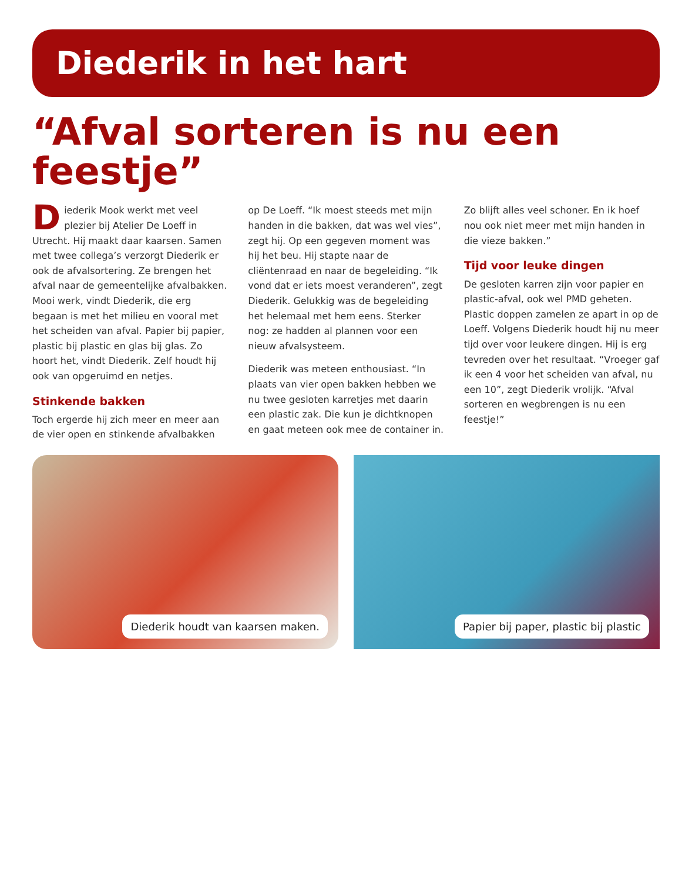Diederik in het hart
“Afval sorteren is nu een feestje”
Diederik Mook werkt met veel plezier bij Atelier De Loeff in Utrecht. Hij maakt daar kaarsen. Samen met twee collega’s verzorgt Diederik er ook de afvalsortering. Ze brengen het afval naar de gemeentelijke afvalbakken. Mooi werk, vindt Diederik, die erg begaan is met het milieu en vooral met het scheiden van afval. Papier bij papier, plastic bij plastic en glas bij glas. Zo hoort het, vindt Diederik. Zelf houdt hij ook van opgeruimd en netjes.
Stinkende bakken
Toch ergerde hij zich meer en meer aan de vier open en stinkende afvalbakken op De Loeff. “Ik moest steeds met mijn handen in die bakken, dat was wel vies”, zegt hij. Op een gegeven moment was hij het beu. Hij stapte naar de cliëntenraad en naar de begeleiding. “Ik vond dat er iets moest veranderen”, zegt Diederik. Gelukkig was de begeleiding het helemaal met hem eens. Sterker nog: ze hadden al plannen voor een nieuw afvalsysteem.
Diederik was meteen enthousiast. “In plaats van vier open bakken hebben we nu twee gesloten karretjes met daarin een plastic zak. Die kun je dichtknopen en gaat meteen ook mee de container in. Zo blijft alles veel schoner. En ik hoef nou ook niet meer met mijn handen in die vieze bakken.”
Tijd voor leuke dingen
De gesloten karren zijn voor papier en plastic-afval, ook wel PMD geheten. Plastic doppen zamelen ze apart in op de Loeff. Volgens Diederik houdt hij nu meer tijd over voor leukere dingen. Hij is erg tevreden over het resultaat. “Vroeger gaf ik een 4 voor het scheiden van afval, nu een 10”, zegt Diederik vrolijk. “Afval sorteren en wegbrengen is nu een feestje!”
Diederik houdt van kaarsen maken.
Papier bij paper, plastic bij plastic